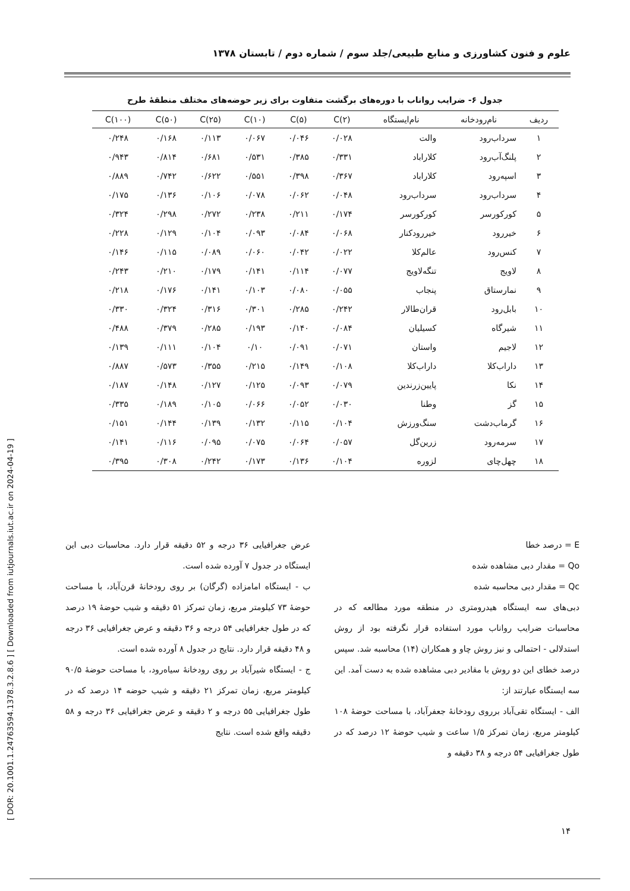علوم و فنون کشاورزی و منابع طبیعی/جلد سوم / شماره دوم / تابستان ۱۳۷۸
جدول ۶- ضرایب رواناب با دوره‌های برگشت متفاوت برای زیر حوضه‌های مختلف منطقهٔ طرح
| ردیف | نام‌رودخانه | نام‌ایستگاه | C(۲) | C(۵) | C(۱۰) | C(۲۵) | C(۵۰) | C(۱۰۰) |
| --- | --- | --- | --- | --- | --- | --- | --- | --- |
| ۱ | سرداب‌رود | والت | ۰/۰۲۸ | ۰/۰۴۶ | ۰/۰۶۷ | ۰/۱۱۳ | ۰/۱۶۸ | ۰/۲۴۸ |
| ۲ | پلنگ‌آب‌رود | کلاراباد | ۰/۳۳۱ | ۰/۳۸۵ | ۰/۵۳۱ | ۰/۶۸۱ | ۰/۸۱۴ | ۰/۹۴۳ |
| ۳ | اسپه‌رود | کلاراباد | ۰/۳۶۷ | ۰/۳۹۸ | ۰/۵۵۱ | ۰/۶۲۲ | ۰/۷۴۲ | ۰/۸۸۹ |
| ۴ | سرداب‌رود | سرداب‌رود | ۰/۰۴۸ | ۰/۰۶۲ | ۰/۰۷۸ | ۰/۱۰۶ | ۰/۱۳۶ | ۰/۱۷۵ |
| ۵ | کورکورسر | کورکورسر | ۰/۱۷۴ | ۰/۲۱۱ | ۰/۲۳۸ | ۰/۲۷۲ | ۰/۲۹۸ | ۰/۳۲۴ |
| ۶ | خیررود | خیررودکنار | ۰/۰۶۸ | ۰/۰۸۴ | ۰/۰۹۳ | ۰/۱۰۴ | ۰/۱۲۹ | ۰/۲۲۸ |
| ۷ | کنس‌رود | عالم‌کلا | ۰/۰۲۲ | ۰/۰۴۲ | ۰/۰۶۰ | ۰/۰۸۹ | ۰/۱۱۵ | ۰/۱۴۶ |
| ۸ | لاویج | تنگه‌لاویج | ۰/۰۷۷ | ۰/۱۱۴ | ۰/۱۴۱ | ۰/۱۷۹ | ۰/۲۱۰ | ۰/۲۴۳ |
| ۹ | نمارستاق | پنجاب | ۰/۰۵۵ | ۰/۰۸۰ | ۰/۱۰۳ | ۰/۱۴۱ | ۰/۱۷۶ | ۰/۲۱۸ |
| ۱۰ | بابل‌رود | قران‌طالار | ۰/۲۴۲ | ۰/۲۸۵ | ۰/۳۰۱ | ۰/۳۱۶ | ۰/۳۲۴ | ۰/۳۳۰ |
| ۱۱ | شیرگاه | کسیلیان | ۰/۰۸۴ | ۰/۱۴۰ | ۰/۱۹۳ | ۰/۲۸۵ | ۰/۳۷۹ | ۰/۴۸۸ |
| ۱۲ | لاجیم | واستان | ۰/۰۷۱ | ۰/۰۹۱ | ۰/۱۰ | ۰/۱۰۴ | ۰/۱۱۱ | ۰/۱۳۹ |
| ۱۳ | داراب‌کلا | داراب‌کلا | ۰/۱۰۸ | ۰/۱۴۹ | ۰/۲۱۵ | ۰/۳۵۵ | ۰/۵۷۳ | ۰/۸۸۷ |
| ۱۴ | نکا | پایین‌زرندین | ۰/۰۷۹ | ۰/۰۹۳ | ۰/۱۲۵ | ۰/۱۲۷ | ۰/۱۴۸ | ۰/۱۸۷ |
| ۱۵ | گز | وطنا | ۰/۰۳۰ | ۰/۰۵۲ | ۰/۰۶۶ | ۰/۱۰۵ | ۰/۱۸۹ | ۰/۳۳۵ |
| ۱۶ | گرماب‌دشت | سنگ‌ورزش | ۰/۱۰۴ | ۰/۱۱۵ | ۰/۱۳۲ | ۰/۱۳۹ | ۰/۱۴۴ | ۰/۱۵۱ |
| ۱۷ | سرمه‌رود | زرین‌گل | ۰/۰۵۷ | ۰/۰۶۴ | ۰/۰۷۵ | ۰/۰۹۵ | ۰/۱۱۶ | ۰/۱۴۱ |
| ۱۸ | چهل‌چای | لزوره | ۰/۱۰۴ | ۰/۱۳۶ | ۰/۱۷۳ | ۰/۲۴۲ | ۰/۳۰۸ | ۰/۳۹۵ |
E = درصد خطا
Qo = مقدار دبی مشاهده شده
Qc = مقدار دبی محاسبه شده
دبی‌های سه ایستگاه هیدرومتری در منطقه مورد مطالعه که در محاسبات ضرایب رواناب مورد استفاده قرار نگرفته بود از روش استدلالی - احتمالی و نیز روش چاو و همکاران (۱۴) محاسبه شد. سپس درصد خطای این دو روش با مقادیر دبی مشاهده شده به دست آمد. این سه ایستگاه عبارتند از:
الف - ایستگاه تقی‌آباد برروی رودخانهٔ جعفرآباد، با مساحت حوضهٔ ۱۰۸ کیلومتر مربع، زمان تمرکز ۱/۵ ساعت و شیب حوضهٔ ۱۲ درصد که در طول جغرافیایی ۵۴ درجه و ۳۸ دقیقه و
عرض جغرافیایی ۳۶ درجه و ۵۲ دقیقه قرار دارد. محاسبات دبی این ایستگاه در جدول ۷ آورده شده است.
ب - ایستگاه امامزاده (گرگان) بر روی رودخانهٔ قرن‌آباد، با مساحت حوضهٔ ۷۳ کیلومتر مربع، زمان تمرکز ۵۱ دقیقه و شیب حوضهٔ ۱۹ درصد که در طول جغرافیایی ۵۴ درجه و ۳۶ دقیقه و عرض جغرافیایی ۳۶ درجه و ۴۸ دقیقه قرار دارد. نتایج در جدول ۸ آورده شده است.
ج - ایستگاه شیرآباد بر روی رودخانهٔ سیاه‌رود، با مساحت حوضهٔ ۹۰/۵ کیلومتر مربع، زمان تمرکز ۲۱ دقیقه و شیب حوضه ۱۴ درصد که در طول جغرافیایی ۵۵ درجه و ۲ دقیقه و عرض جغرافیایی ۳۶ درجه و ۵۸ دقیقه واقع شده است. نتایج
[ DOR: 20.1001.1.24763594.1378.3.2.8.6 ] [ Downloaded from iutjournals.iut.ac.ir on 2024-04-19 ]
۱۴